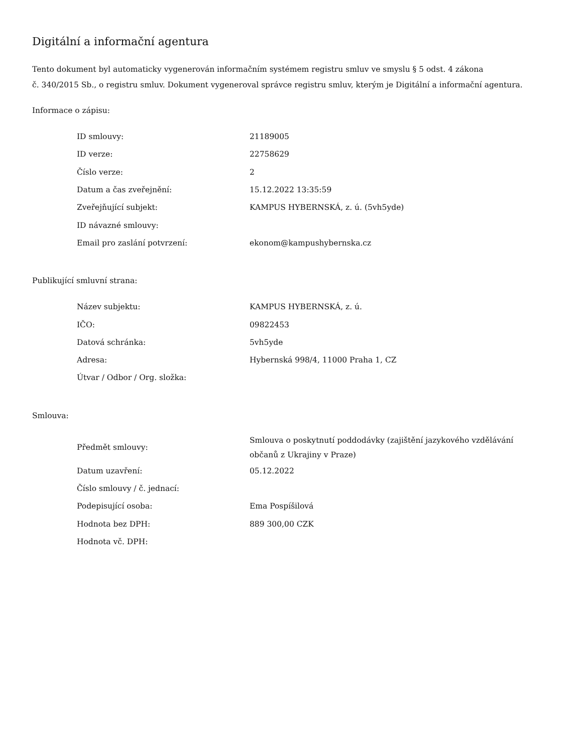Digitální a informační agentura
Tento dokument byl automaticky vygenerován informačním systémem registru smluv ve smyslu § 5 odst. 4 zákona
č. 340/2015 Sb., o registru smluv. Dokument vygeneroval správce registru smluv, kterým je Digitální a informační agentura.
Informace o zápisu:
| ID smlouvy: | 21189005 |
| ID verze: | 22758629 |
| Číslo verze: | 2 |
| Datum a čas zveřejnění: | 15.12.2022 13:35:59 |
| Zveřejňující subjekt: | KAMPUS HYBERNSKÁ, z. ú. (5vh5yde) |
| ID návazné smlouvy: | |
| Email pro zaslání potvrzení: | ekonom@kampushybernska.cz |
Publikující smluvní strana:
| Název subjektu: | KAMPUS HYBERNSKÁ, z. ú. |
| IČO: | 09822453 |
| Datová schránka: | 5vh5yde |
| Adresa: | Hybernská 998/4, 11000 Praha 1, CZ |
| Útvar / Odbor / Org. složka: | |
Smlouva:
| Předmět smlouvy: | Smlouva o poskytnutí poddodávky (zajištění jazykového vzdělávání občanů z Ukrajiny v Praze) |
| Datum uzavření: | 05.12.2022 |
| Číslo smlouvy / č. jednací: | |
| Podepisující osoba: | Ema Pospíšilová |
| Hodnota bez DPH: | 889 300,00 CZK |
| Hodnota vč. DPH: | |